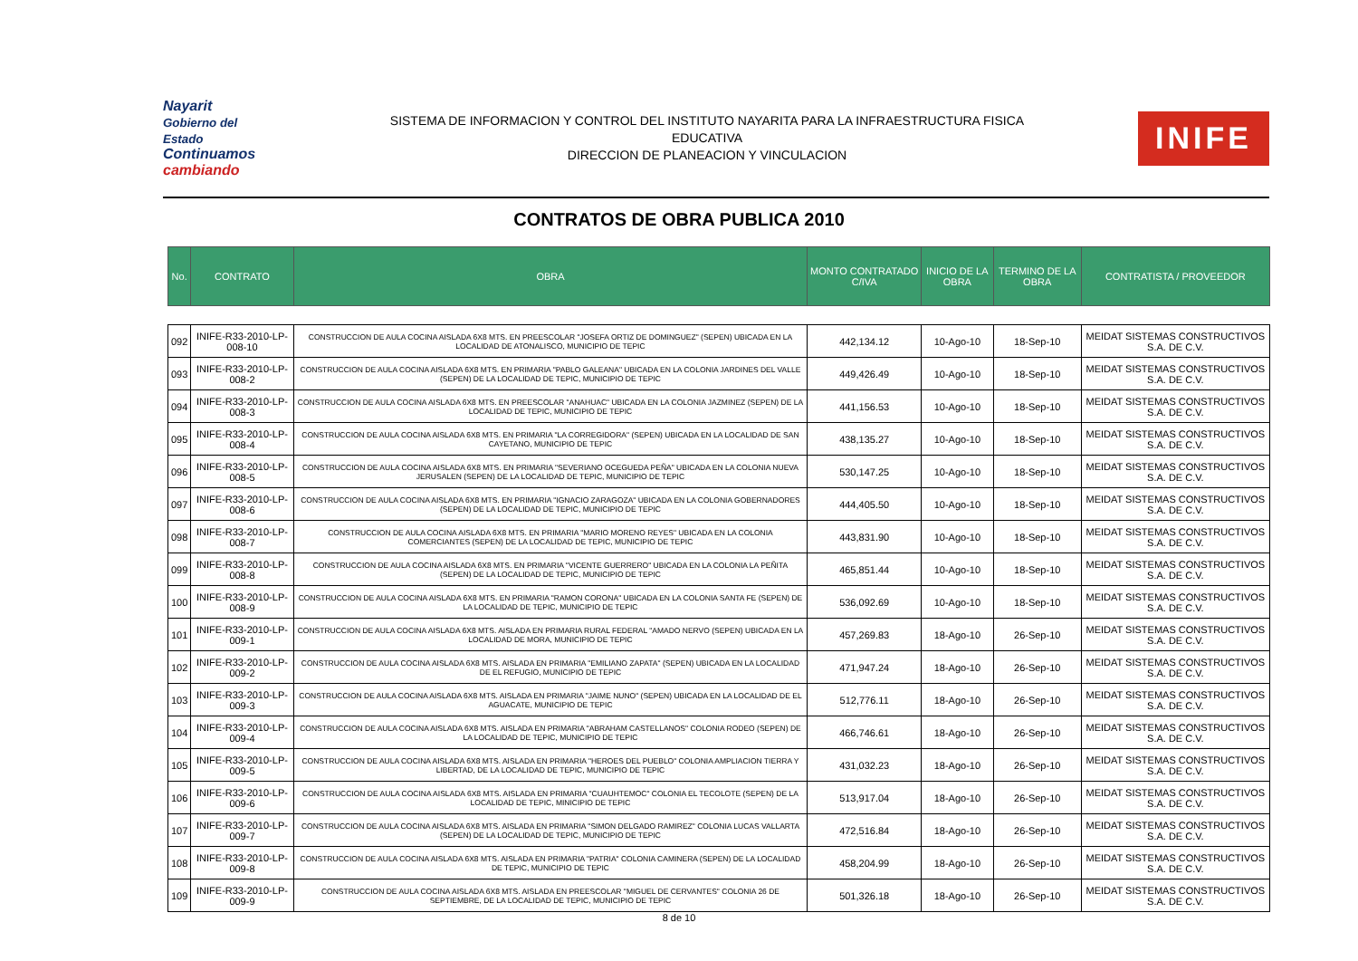Nayarit
Gobierno del Estado
Continuamos cambiando
SISTEMA DE INFORMACION Y CONTROL DEL INSTITUTO NAYARITA PARA LA INFRAESTRUCTURA FISICA
EDUCATIVA
DIRECCION DE PLANEACION Y VINCULACION
INIFE
CONTRATOS DE OBRA PUBLICA 2010
| No. | CONTRATO | OBRA | MONTO CONTRATADO C/IVA | INICIO DE LA OBRA | TERMINO DE LA OBRA | CONTRATISTA / PROVEEDOR |
| --- | --- | --- | --- | --- | --- | --- |
| 092 | INIFE-R33-2010-LP-008-10 | CONSTRUCCION DE AULA COCINA AISLADA 6X8 MTS. EN PREESCOLAR "JOSEFA ORTIZ DE DOMINGUEZ" (SEPEN) UBICADA EN LA LOCALIDAD DE ATONALISCO, MUNICIPIO DE TEPIC | 442,134.12 | 10-Ago-10 | 18-Sep-10 | MEIDAT SISTEMAS CONSTRUCTIVOS S.A. DE C.V. |
| 093 | INIFE-R33-2010-LP-008-2 | CONSTRUCCION DE AULA COCINA AISLADA 6X8 MTS. EN PRIMARIA "PABLO GALEANA" UBICADA EN LA COLONIA JARDINES DEL VALLE (SEPEN) DE LA LOCALIDAD DE TEPIC, MUNICIPIO DE TEPIC | 449,426.49 | 10-Ago-10 | 18-Sep-10 | MEIDAT SISTEMAS CONSTRUCTIVOS S.A. DE C.V. |
| 094 | INIFE-R33-2010-LP-008-3 | CONSTRUCCION DE AULA COCINA AISLADA 6X8 MTS. EN PREESCOLAR "ANAHUAC" UBICADA EN LA COLONIA JAZMINEZ (SEPEN) DE LA LOCALIDAD DE TEPIC, MUNICIPIO DE TEPIC | 441,156.53 | 10-Ago-10 | 18-Sep-10 | MEIDAT SISTEMAS CONSTRUCTIVOS S.A. DE C.V. |
| 095 | INIFE-R33-2010-LP-008-4 | CONSTRUCCION DE AULA COCINA AISLADA 6X8 MTS. EN PRIMARIA "LA CORREGIDORA" (SEPEN) UBICADA EN LA LOCALIDAD DE SAN CAYETANO, MUNICIPIO DE TEPIC | 438,135.27 | 10-Ago-10 | 18-Sep-10 | MEIDAT SISTEMAS CONSTRUCTIVOS S.A. DE C.V. |
| 096 | INIFE-R33-2010-LP-008-5 | CONSTRUCCION DE AULA COCINA AISLADA 6X8 MTS. EN PRIMARIA "SEVERIANO OCEGUEDA PEÑA" UBICADA EN LA COLONIA NUEVA JERUSALEN (SEPEN) DE LA LOCALIDAD DE TEPIC, MUNICIPIO DE TEPIC | 530,147.25 | 10-Ago-10 | 18-Sep-10 | MEIDAT SISTEMAS CONSTRUCTIVOS S.A. DE C.V. |
| 097 | INIFE-R33-2010-LP-008-6 | CONSTRUCCION DE AULA COCINA AISLADA 6X8 MTS. EN PRIMARIA "IGNACIO ZARAGOZA" UBICADA EN LA COLONIA GOBERNADORES (SEPEN) DE LA LOCALIDAD DE TEPIC, MUNICIPIO DE TEPIC | 444,405.50 | 10-Ago-10 | 18-Sep-10 | MEIDAT SISTEMAS CONSTRUCTIVOS S.A. DE C.V. |
| 098 | INIFE-R33-2010-LP-008-7 | CONSTRUCCION DE AULA COCINA AISLADA 6X8 MTS. EN PRIMARIA "MARIO MORENO REYES" UBICADA EN LA COLONIA COMERCIANTES (SEPEN) DE LA LOCALIDAD DE TEPIC, MUNICIPIO DE TEPIC | 443,831.90 | 10-Ago-10 | 18-Sep-10 | MEIDAT SISTEMAS CONSTRUCTIVOS S.A. DE C.V. |
| 099 | INIFE-R33-2010-LP-008-8 | CONSTRUCCION DE AULA COCINA AISLADA 6X8 MTS. EN PRIMARIA "VICENTE GUERRERO" UBICADA EN LA COLONIA LA PEÑITA (SEPEN) DE LA LOCALIDAD DE TEPIC, MUNICIPIO DE TEPIC | 465,851.44 | 10-Ago-10 | 18-Sep-10 | MEIDAT SISTEMAS CONSTRUCTIVOS S.A. DE C.V. |
| 100 | INIFE-R33-2010-LP-008-9 | CONSTRUCCION DE AULA COCINA AISLADA 6X8 MTS. EN PRIMARIA "RAMON CORONA" UBICADA EN LA COLONIA SANTA FE (SEPEN) DE LA LOCALIDAD DE TEPIC, MUNICIPIO DE TEPIC | 536,092.69 | 10-Ago-10 | 18-Sep-10 | MEIDAT SISTEMAS CONSTRUCTIVOS S.A. DE C.V. |
| 101 | INIFE-R33-2010-LP-009-1 | CONSTRUCCION DE AULA COCINA AISLADA 6X8 MTS. AISLADA EN PRIMARIA RURAL FEDERAL "AMADO NERVO (SEPEN) UBICADA EN LA LOCALIDAD DE MORA, MUNICIPIO DE TEPIC | 457,269.83 | 18-Ago-10 | 26-Sep-10 | MEIDAT SISTEMAS CONSTRUCTIVOS S.A. DE C.V. |
| 102 | INIFE-R33-2010-LP-009-2 | CONSTRUCCION DE AULA COCINA AISLADA 6X8 MTS. AISLADA EN PRIMARIA "EMILIANO ZAPATA" (SEPEN) UBICADA EN LA LOCALIDAD DE EL REFUGIO, MUNICIPIO DE TEPIC | 471,947.24 | 18-Ago-10 | 26-Sep-10 | MEIDAT SISTEMAS CONSTRUCTIVOS S.A. DE C.V. |
| 103 | INIFE-R33-2010-LP-009-3 | CONSTRUCCION DE AULA COCINA AISLADA 6X8 MTS. AISLADA EN PRIMARIA "JAIME NUNO" (SEPEN) UBICADA EN LA LOCALIDAD DE EL AGUACATE, MUNICIPIO DE TEPIC | 512,776.11 | 18-Ago-10 | 26-Sep-10 | MEIDAT SISTEMAS CONSTRUCTIVOS S.A. DE C.V. |
| 104 | INIFE-R33-2010-LP-009-4 | CONSTRUCCION DE AULA COCINA AISLADA 6X8 MTS. AISLADA EN PRIMARIA "ABRAHAM CASTELLANOS" COLONIA RODEO (SEPEN) DE LA LOCALIDAD DE TEPIC, MUNICIPIO DE TEPIC | 466,746.61 | 18-Ago-10 | 26-Sep-10 | MEIDAT SISTEMAS CONSTRUCTIVOS S.A. DE C.V. |
| 105 | INIFE-R33-2010-LP-009-5 | CONSTRUCCION DE AULA COCINA AISLADA 6X8 MTS. AISLADA EN PRIMARIA "HEROES DEL PUEBLO" COLONIA AMPLIACION TIERRA Y LIBERTAD, DE LA LOCALIDAD DE TEPIC, MUNICIPIO DE TEPIC | 431,032.23 | 18-Ago-10 | 26-Sep-10 | MEIDAT SISTEMAS CONSTRUCTIVOS S.A. DE C.V. |
| 106 | INIFE-R33-2010-LP-009-6 | CONSTRUCCION DE AULA COCINA AISLADA 6X8 MTS. AISLADA EN PRIMARIA "CUAUHTEMOC" COLONIA EL TECOLOTE (SEPEN) DE LA LOCALIDAD DE TEPIC, MINICIPIO DE TEPIC | 513,917.04 | 18-Ago-10 | 26-Sep-10 | MEIDAT SISTEMAS CONSTRUCTIVOS S.A. DE C.V. |
| 107 | INIFE-R33-2010-LP-009-7 | CONSTRUCCION DE AULA COCINA AISLADA 6X8 MTS. AISLADA EN PRIMARIA "SIMON DELGADO RAMIREZ" COLONIA LUCAS VALLARTA (SEPEN) DE LA LOCALIDAD DE TEPIC, MUNICIPIO DE TEPIC | 472,516.84 | 18-Ago-10 | 26-Sep-10 | MEIDAT SISTEMAS CONSTRUCTIVOS S.A. DE C.V. |
| 108 | INIFE-R33-2010-LP-009-8 | CONSTRUCCION DE AULA COCINA AISLADA 6X8 MTS. AISLADA EN PRIMARIA "PATRIA" COLONIA CAMINERA (SEPEN) DE LA LOCALIDAD DE TEPIC, MUNICIPIO DE TEPIC | 458,204.99 | 18-Ago-10 | 26-Sep-10 | MEIDAT SISTEMAS CONSTRUCTIVOS S.A. DE C.V. |
| 109 | INIFE-R33-2010-LP-009-9 | CONSTRUCCION DE AULA COCINA AISLADA 6X8 MTS. AISLADA EN PREESCOLAR "MIGUEL DE CERVANTES" COLONIA 26 DE SEPTIEMBRE, DE LA LOCALIDAD DE TEPIC, MUNICIPIO DE TEPIC | 501,326.18 | 18-Ago-10 | 26-Sep-10 | MEIDAT SISTEMAS CONSTRUCTIVOS S.A. DE C.V. |
8 de 10